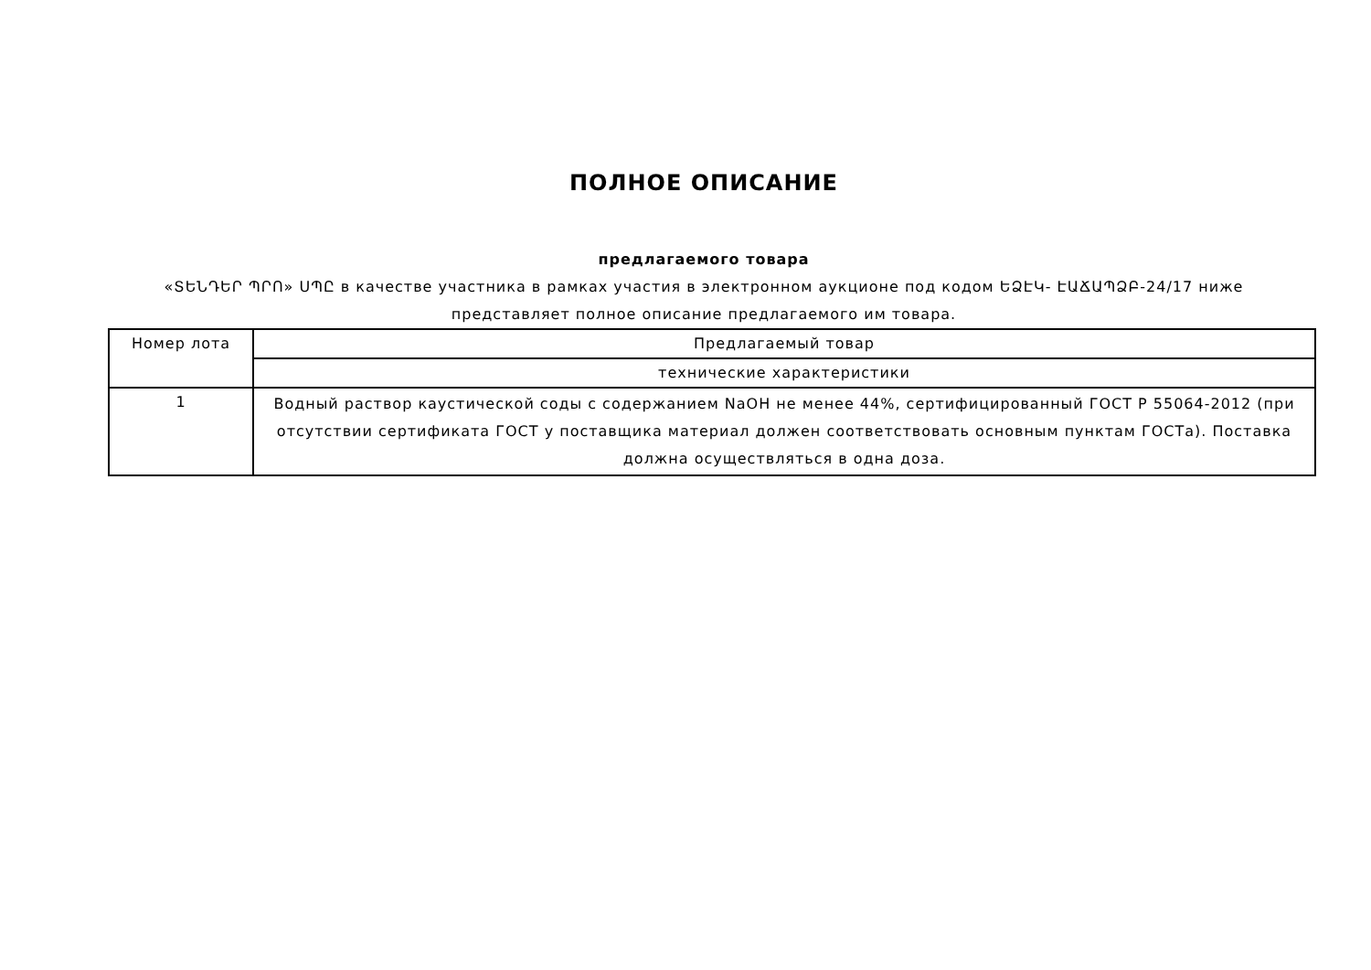ПОЛНОЕ ОПИСАНИЕ
предлагаемого товара
«ՏԵՆԴԵՐ ՊՐՈ» ՍՊԸ в качестве участника в рамках участия в электронном аукционе под кодом ԵՁԷԿ- ԷԱՃԱՊՁԲ-24/17 ниже
представляет полное описание предлагаемого им товара.
| Номер лота | Предлагаемый товар |
| --- | --- |
| | технические характеристики |
| 1 | Водный раствор каустической соды с содержанием NaOH не менее 44%, сертифицированный ГОСТ Р 55064-2012 (при отсутствии сертификата ГОСТ у поставщика материал должен соответствовать основным пунктам ГОСТа). Поставка должна осуществляться в одна доза. |